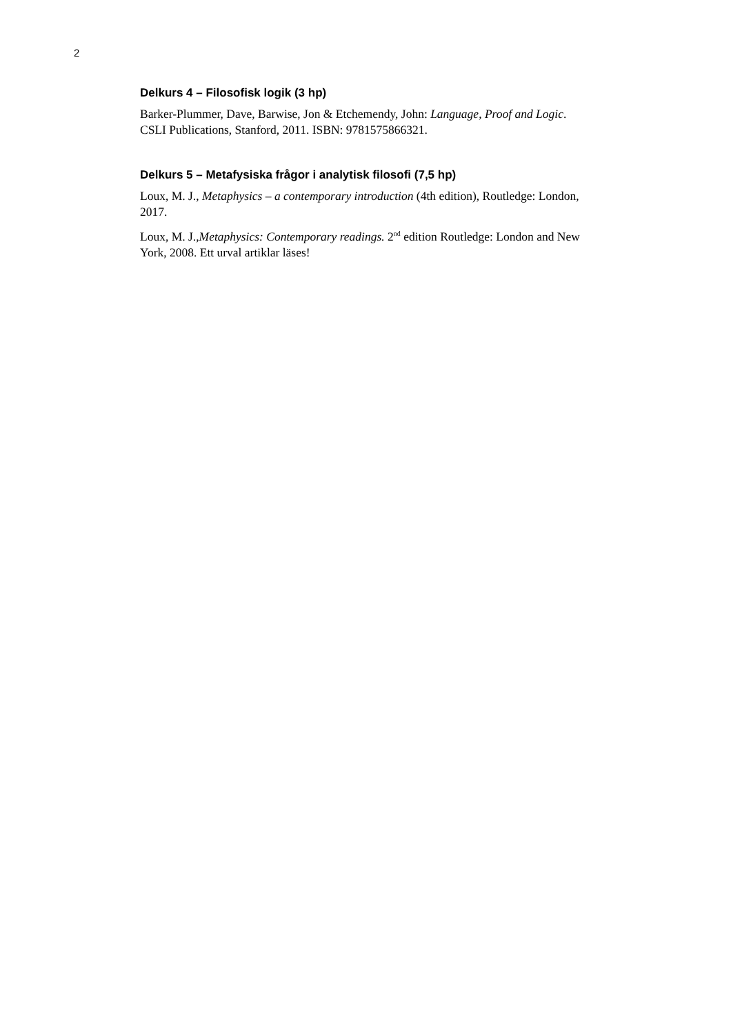2
Delkurs 4 – Filosofisk logik (3 hp)
Barker-Plummer, Dave, Barwise, Jon & Etchemendy, John: Language, Proof and Logic. CSLI Publications, Stanford, 2011. ISBN: 9781575866321.
Delkurs 5 – Metafysiska frågor i analytisk filosofi (7,5 hp)
Loux, M. J., Metaphysics – a contemporary introduction (4th edition), Routledge: London, 2017.
Loux, M. J.,Metaphysics: Contemporary readings. 2<sup>nd</sup> edition Routledge: London and New York, 2008. Ett urval artiklar läses!